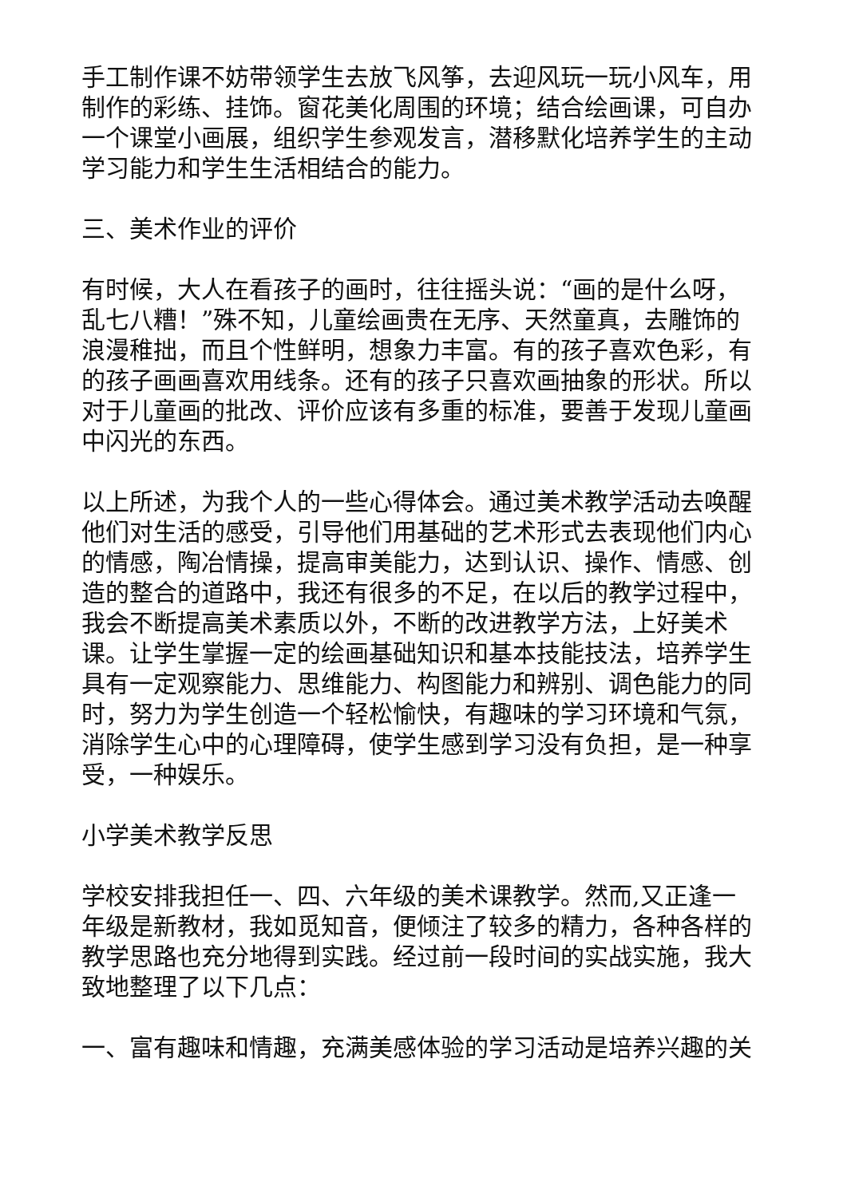手工制作课不妨带领学生去放飞风筝，去迎风玩一玩小风车，用制作的彩练、挂饰。窗花美化周围的环境；结合绘画课，可自办一个课堂小画展，组织学生参观发言，潜移默化培养学生的主动学习能力和学生生活相结合的能力。
三、美术作业的评价
有时候，大人在看孩子的画时，往往摇头说：“画的是什么呀，乱七八糟！”殊不知，儿童绘画贵在无序、天然童真，去雕饰的浪漫稚拙，而且个性鲜明，想象力丰富。有的孩子喜欢色彩，有的孩子画画喜欢用线条。还有的孩子只喜欢画抽象的形状。所以对于儿童画的批改、评价应该有多重的标准，要善于发现儿童画中闪光的东西。
以上所述，为我个人的一些心得体会。通过美术教学活动去唤醒他们对生活的感受，引导他们用基础的艺术形式去表现他们内心的情感，陶冶情操，提高审美能力，达到认识、操作、情感、创造的整合的道路中，我还有很多的不足，在以后的教学过程中，我会不断提高美术素质以外，不断的改进教学方法，上好美术课。让学生掌握一定的绘画基础知识和基本技能技法，培养学生具有一定观察能力、思维能力、构图能力和辨别、调色能力的同时，努力为学生创造一个轻松愉快，有趣味的学习环境和气氛，消除学生心中的心理障碍，使学生感到学习没有负担，是一种享受，一种娱乐。
小学美术教学反思
学校安排我担任一、四、六年级的美术课教学。然而,又正逢一年级是新教材，我如觅知音，便倾注了较多的精力，各种各样的教学思路也充分地得到实践。经过前一段时间的实战实施，我大致地整理了以下几点：
一、富有趣味和情趣，充满美感体验的学习活动是培养兴趣的关